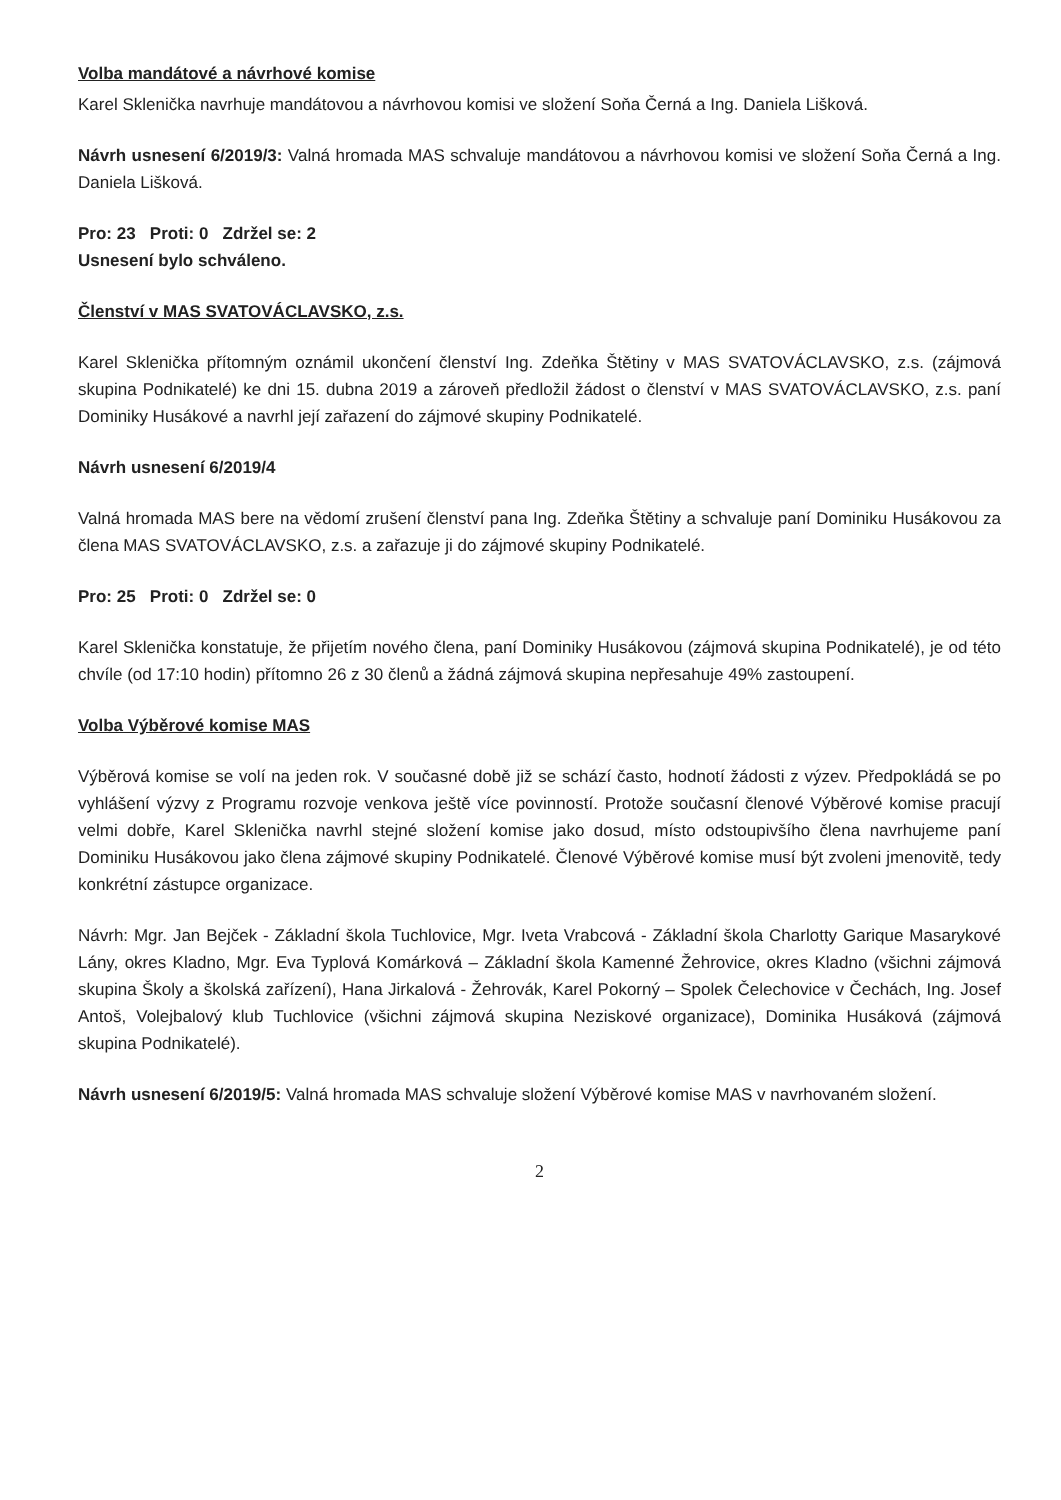Volba mandátové a návrhové komise
Karel Sklenička navrhuje mandátovou a návrhovou komisi ve složení Soňa Černá a Ing. Daniela Lišková.
Návrh usnesení 6/2019/3: Valná hromada MAS schvaluje mandátovou a návrhovou komisi ve složení Soňa Černá a Ing. Daniela Lišková.
Pro: 23 Proti: 0 Zdržel se: 2
Usnesení bylo schváleno.
Členství v MAS SVATOVÁCLAVSKO, z.s.
Karel Sklenička přítomným oznámil ukončení členství Ing. Zdeňka Štětiny v MAS SVATOVÁCLAVSKO, z.s. (zájmová skupina Podnikatelé) ke dni 15. dubna 2019 a zároveň předložil žádost o členství v MAS SVATOVÁCLAVSKO, z.s. paní Dominiky Husákové a navrhl její zařazení do zájmové skupiny Podnikatelé.
Návrh usnesení 6/2019/4
Valná hromada MAS bere na vědomí zrušení členství pana Ing. Zdeňka Štětiny a schvaluje paní Dominiku Husákovou za člena MAS SVATOVÁCLAVSKO, z.s. a zařazuje ji do zájmové skupiny Podnikatelé.
Pro: 25 Proti: 0 Zdržel se: 0
Karel Sklenička konstatuje, že přijetím nového člena, paní Dominiky Husákovou (zájmová skupina Podnikatelé), je od této chvíle (od 17:10 hodin) přítomno 26 z 30 členů a žádná zájmová skupina nepřesahuje 49% zastoupení.
Volba Výběrové komise MAS
Výběrová komise se volí na jeden rok. V současné době již se schází často, hodnotí žádosti z výzev. Předpokládá se po vyhlášení výzvy z Programu rozvoje venkova ještě více povinností. Protože současní členové Výběrové komise pracují velmi dobře, Karel Sklenička navrhl stejné složení komise jako dosud, místo odstoupivšího člena navrhujeme paní Dominiku Husákovou jako člena zájmové skupiny Podnikatelé. Členové Výběrové komise musí být zvoleni jmenovitě, tedy konkrétní zástupce organizace.
Návrh: Mgr. Jan Bejček - Základní škola Tuchlovice, Mgr. Iveta Vrabcová - Základní škola Charlotty Garique Masarykové Lány, okres Kladno, Mgr. Eva Typlová Komárková – Základní škola Kamenné Žehrovice, okres Kladno (všichni zájmová skupina Školy a školská zařízení), Hana Jirkalová - Žehrovák, Karel Pokorný – Spolek Čelechovice v Čechách, Ing. Josef Antoš, Volejbalový klub Tuchlovice (všichni zájmová skupina Neziskové organizace), Dominika Husáková (zájmová skupina Podnikatelé).
Návrh usnesení 6/2019/5: Valná hromada MAS schvaluje složení Výběrové komise MAS v navrhovaném složení.
2